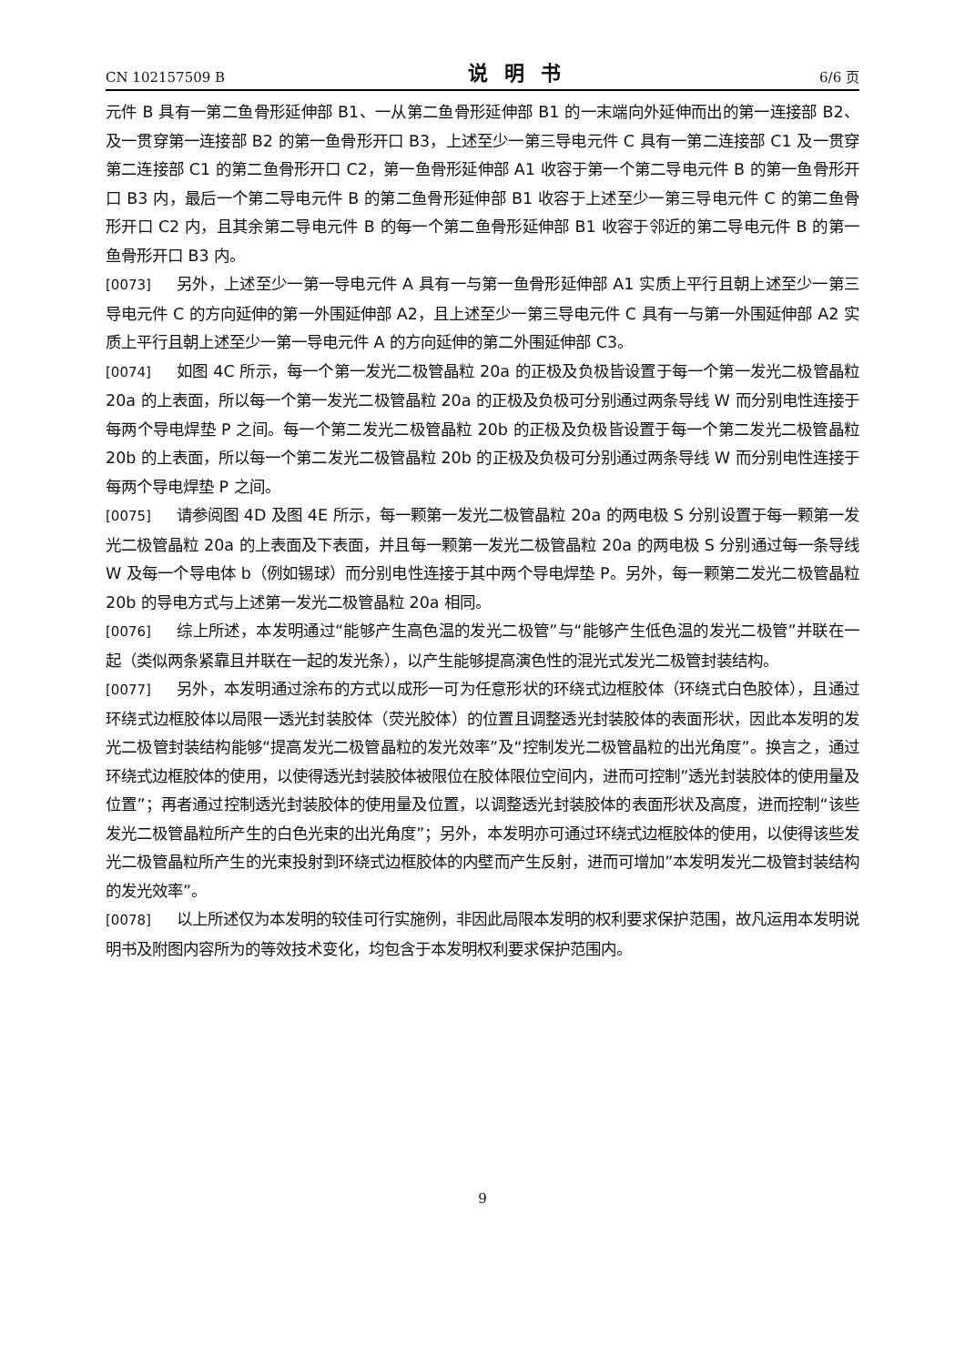CN 102157509 B 说明书 6/6 页
元件 B 具有一第二鱼骨形延伸部 B1、一从第二鱼骨形延伸部 B1 的一末端向外延伸而出的第一连接部 B2、及一贯穿第一连接部 B2 的第一鱼骨形开口 B3，上述至少一第三导电元件 C 具有一第二连接部 C1 及一贯穿第二连接部 C1 的第二鱼骨形开口 C2，第一鱼骨形延伸部 A1 收容于第一个第二导电元件 B 的第一鱼骨形开口 B3 内，最后一个第二导电元件 B 的第二鱼骨形延伸部 B1 收容于上述至少一第三导电元件 C 的第二鱼骨形开口 C2 内，且其余第二导电元件 B 的每一个第二鱼骨形延伸部 B1 收容于邻近的第二导电元件 B 的第一鱼骨形开口 B3 内。
[0073] 另外，上述至少一第一导电元件 A 具有一与第一鱼骨形延伸部 A1 实质上平行且朝上述至少一第三导电元件 C 的方向延伸的第一外围延伸部 A2，且上述至少一第三导电元件 C 具有一与第一外围延伸部 A2 实质上平行且朝上述至少一第一导电元件 A 的方向延伸的第二外围延伸部 C3。
[0074] 如图 4C 所示，每一个第一发光二极管晶粒 20a 的正极及负极皆设置于每一个第一发光二极管晶粒 20a 的上表面，所以每一个第一发光二极管晶粒 20a 的正极及负极可分别通过两条导线 W 而分别电性连接于每两个导电焊垫 P 之间。每一个第二发光二极管晶粒 20b 的正极及负极皆设置于每一个第二发光二极管晶粒 20b 的上表面，所以每一个第二发光二极管晶粒 20b 的正极及负极可分别通过两条导线 W 而分别电性连接于每两个导电焊垫 P 之间。
[0075] 请参阅图 4D 及图 4E 所示，每一颗第一发光二极管晶粒 20a 的两电极 S 分别设置于每一颗第一发光二极管晶粒 20a 的上表面及下表面，并且每一颗第一发光二极管晶粒 20a 的两电极 S 分别通过每一条导线 W 及每一个导电体 b（例如锡球）而分别电性连接于其中两个导电焊垫 P。另外，每一颗第二发光二极管晶粒 20b 的导电方式与上述第一发光二极管晶粒 20a 相同。
[0076] 综上所述，本发明通过“能够产生高色温的发光二极管”与“能够产生低色温的发光二极管”并联在一起（类似两条紧靠且并联在一起的发光条），以产生能够提高演色性的混光式发光二极管封装结构。
[0077] 另外，本发明通过涂布的方式以成形一可为任意形状的环绕式边框胶体（环绕式白色胶体），且通过环绕式边框胶体以局限一透光封装胶体（荧光胶体）的位置且调整透光封装胶体的表面形状，因此本发明的发光二极管封装结构能够“提高发光二极管晶粒的发光效率”及“控制发光二极管晶粒的出光角度”。换言之，通过环绕式边框胶体的使用，以使得透光封装胶体被限位在胶体限位空间内，进而可控制”透光封装胶体的使用量及位置”；再者通过控制透光封装胶体的使用量及位置，以调整透光封装胶体的表面形状及高度，进而控制“该些发光二极管晶粒所产生的白色光束的出光角度”；另外，本发明亦可通过环绕式边框胶体的使用，以使得该些发光二极管晶粒所产生的光束投射到环绕式边框胶体的内壁而产生反射，进而可增加”本发明发光二极管封装结构的发光效率”。
[0078] 以上所述仅为本发明的较佳可行实施例，非因此局限本发明的权利要求保护范围，故凡运用本发明说明书及附图内容所为的等效技术变化，均包含于本发明权利要求保护范围内。
9